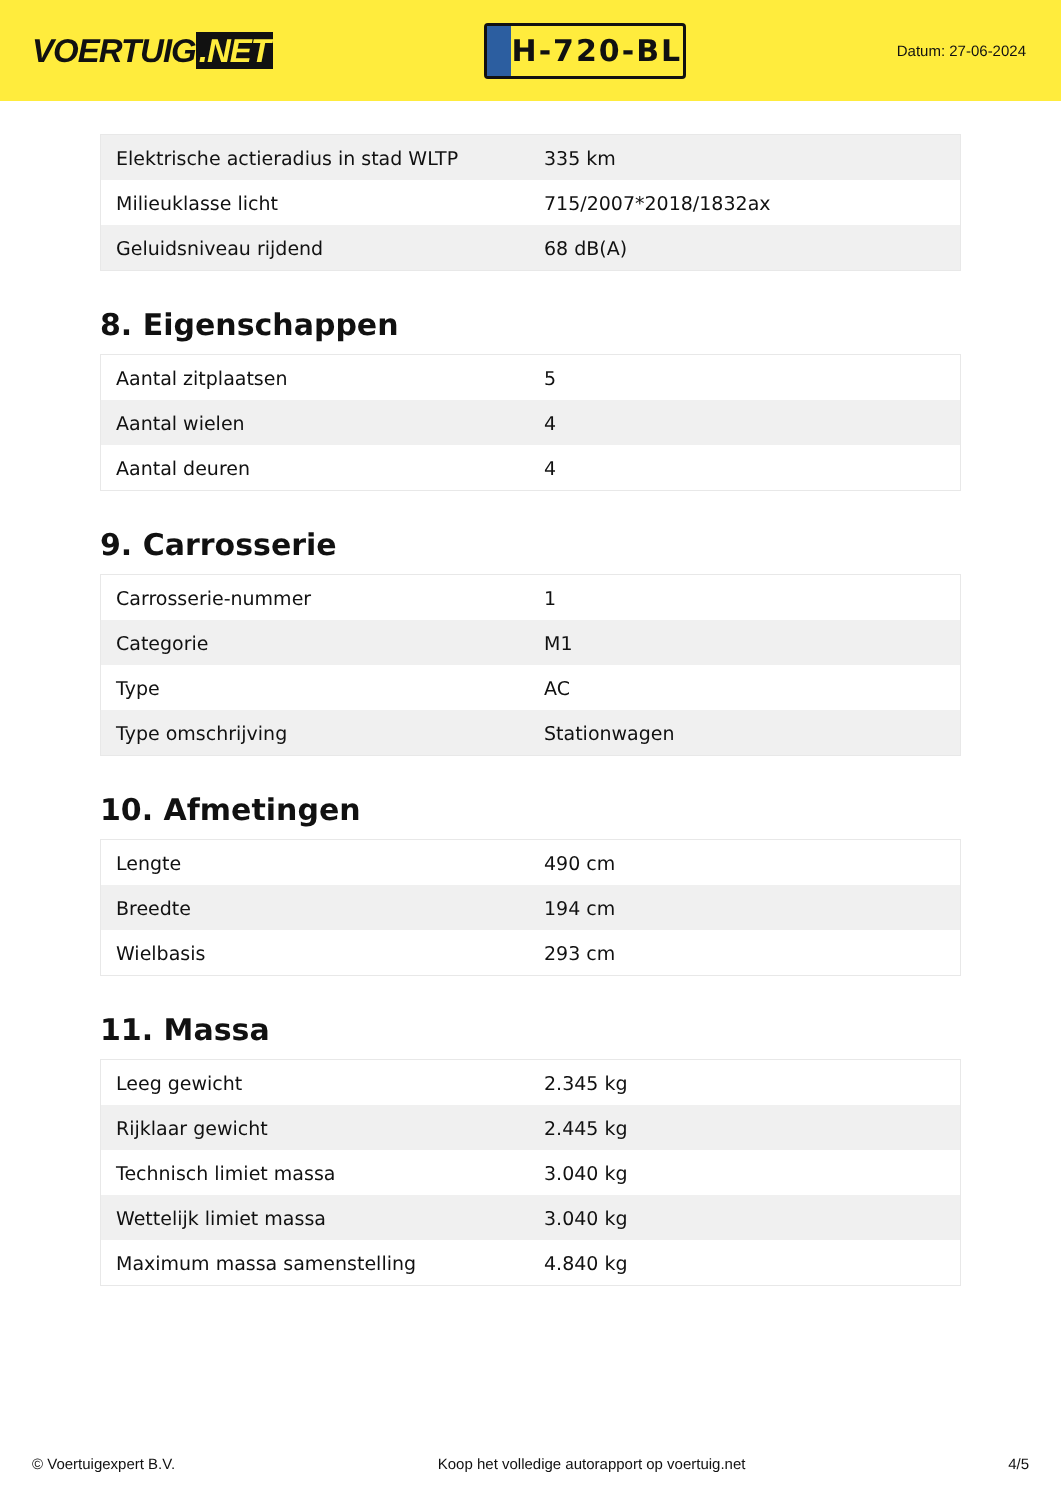VOERTUIG.NET
H-720-BL
Datum: 27-06-2024
| Elektrische actieradius in stad WLTP | 335 km |
| Milieuklasse licht | 715/2007*2018/1832ax |
| Geluidsniveau rijdend | 68 dB(A) |
8. Eigenschappen
| Aantal zitplaatsen | 5 |
| Aantal wielen | 4 |
| Aantal deuren | 4 |
9. Carrosserie
| Carrosserie-nummer | 1 |
| Categorie | M1 |
| Type | AC |
| Type omschrijving | Stationwagen |
10. Afmetingen
| Lengte | 490 cm |
| Breedte | 194 cm |
| Wielbasis | 293 cm |
11. Massa
| Leeg gewicht | 2.345 kg |
| Rijklaar gewicht | 2.445 kg |
| Technisch limiet massa | 3.040 kg |
| Wettelijk limiet massa | 3.040 kg |
| Maximum massa samenstelling | 4.840 kg |
© Voertuigexpert B.V. Koop het volledige autorapport op voertuig.net 4/5